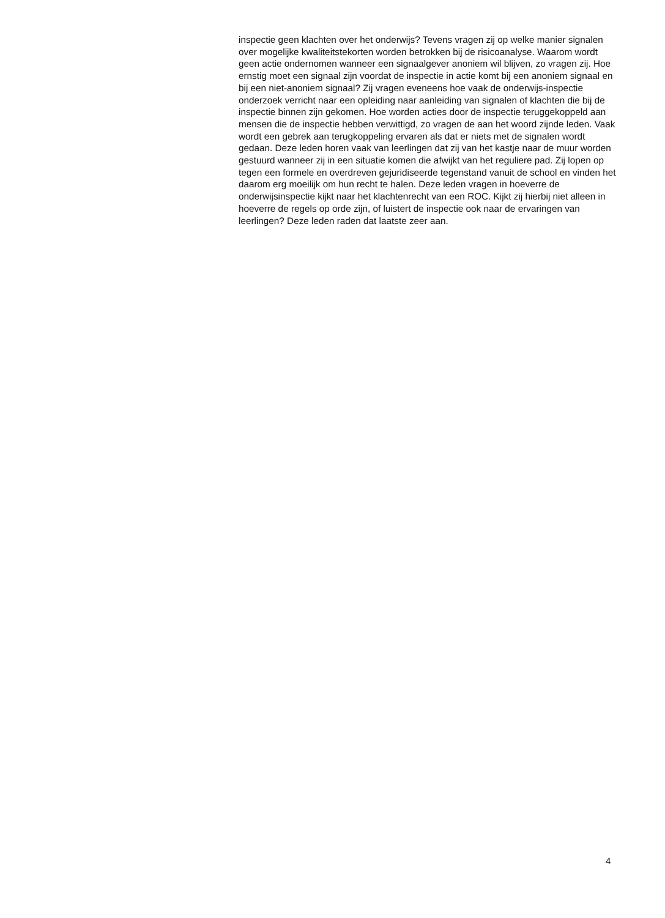inspectie geen klachten over het onderwijs? Tevens vragen zij op welke manier signalen over mogelijke kwaliteitstekorten worden betrokken bij de risicoanalyse. Waarom wordt geen actie ondernomen wanneer een signaalgever anoniem wil blijven, zo vragen zij. Hoe ernstig moet een signaal zijn voordat de inspectie in actie komt bij een anoniem signaal en bij een niet-anoniem signaal? Zij vragen eveneens hoe vaak de onderwijs-inspectie onderzoek verricht naar een opleiding naar aanleiding van signalen of klachten die bij de inspectie binnen zijn gekomen. Hoe worden acties door de inspectie teruggekoppeld aan mensen die de inspectie hebben verwittigd, zo vragen de aan het woord zijnde leden. Vaak wordt een gebrek aan terugkoppeling ervaren als dat er niets met de signalen wordt gedaan. Deze leden horen vaak van leerlingen dat zij van het kastje naar de muur worden gestuurd wanneer zij in een situatie komen die afwijkt van het reguliere pad. Zij lopen op tegen een formele en overdreven gejuridiseerde tegenstand vanuit de school en vinden het daarom erg moeilijk om hun recht te halen. Deze leden vragen in hoeverre de onderwijsinspectie kijkt naar het klachtenrecht van een ROC. Kijkt zij hierbij niet alleen in hoeverre de regels op orde zijn, of luistert de inspectie ook naar de ervaringen van leerlingen? Deze leden raden dat laatste zeer aan.
4